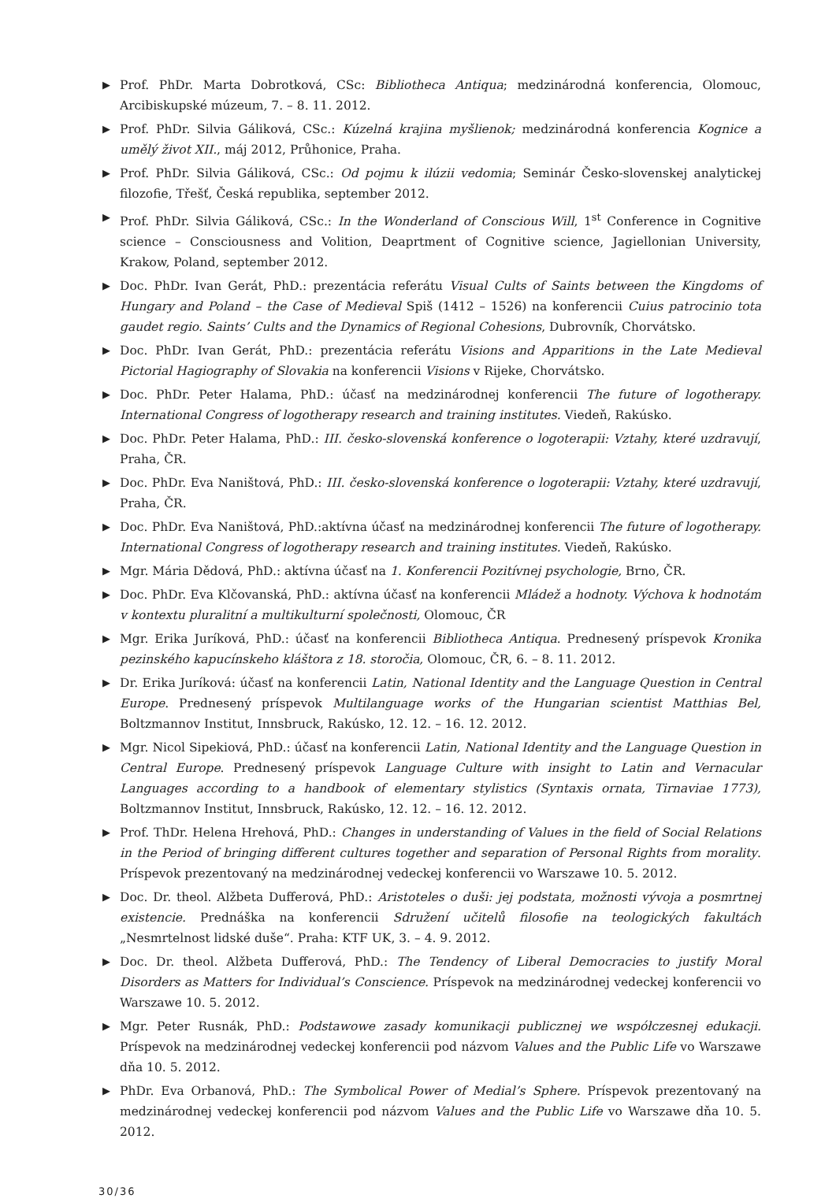▶ Prof. PhDr. Marta Dobrotková, CSc: Bibliotheca Antiqua; medzinárodná konferencia, Olomouc, Arcibiskupské múzeum, 7. – 8. 11. 2012.
▶ Prof. PhDr. Silvia Gáliková, CSc.: Kúzelná krajina myšlienok; medzinárodná konferencia Kognice a umělý život XII., máj 2012, Průhonice, Praha.
▶ Prof. PhDr. Silvia Gáliková, CSc.: Od pojmu k ilúzii vedomia; Seminár Česko-slovenskej analytickej filozofie, Třešť, Česká republika, september 2012.
▶ Prof. PhDr. Silvia Gáliková, CSc.: In the Wonderland of Conscious Will, 1<sup>st</sup> Conference in Cognitive science – Consciousness and Volition, Deaprtment of Cognitive science, Jagiellonian University, Krakow, Poland, september 2012.
▶ Doc. PhDr. Ivan Gerát, PhD.: prezentácia referátu Visual Cults of Saints between the Kingdoms of Hungary and Poland – the Case of Medieval Spiš (1412 – 1526) na konferencii Cuius patrocinio tota gaudet regio. Saints’ Cults and the Dynamics of Regional Cohesions, Dubrovník, Chorvátsko.
▶ Doc. PhDr. Ivan Gerát, PhD.: prezentácia referátu Visions and Apparitions in the Late Medieval Pictorial Hagiography of Slovakia na konferencii Visions v Rijeke, Chorvátsko.
▶ Doc. PhDr. Peter Halama, PhD.: účasť na medzinárodnej konferencii The future of logotherapy. International Congress of logotherapy research and training institutes. Viedeň, Rakúsko.
▶ Doc. PhDr. Peter Halama, PhD.: III. česko-slovenská konference o logoterapii: Vztahy, které uzdravují, Praha, ČR.
▶ Doc. PhDr. Eva Naništová, PhD.: III. česko-slovenská konference o logoterapii: Vztahy, které uzdravují, Praha, ČR.
▶ Doc. PhDr. Eva Naništová, PhD.:aktívna účasť na medzinárodnej konferencii The future of logotherapy. International Congress of logotherapy research and training institutes. Viedeň, Rakúsko.
▶ Mgr. Mária Dědová, PhD.: aktívna účasť na 1. Konferencii Pozitívnej psychologie, Brno, ČR.
▶ Doc. PhDr. Eva Klčovanská, PhD.: aktívna účasť na konferencii Mládež a hodnoty. Výchova k hodnotám v kontextu pluralitní a multikulturní společnosti, Olomouc, ČR
▶ Mgr. Erika Juríková, PhD.: účasť na konferencii Bibliotheca Antiqua. Prednesený príspevok Kronika pezinského kapucínskeho kláštora z 18. storočia, Olomouc, ČR, 6. – 8. 11. 2012.
▶ Dr. Erika Juríková: účasť na konferencii Latin, National Identity and the Language Question in Central Europe. Prednesený príspevok Multilanguage works of the Hungarian scientist Matthias Bel, Boltzmannov Institut, Innsbruck, Rakúsko, 12. 12. – 16. 12. 2012.
▶ Mgr. Nicol Sipekiová, PhD.: účasť na konferencii Latin, National Identity and the Language Question in Central Europe. Prednesený príspevok Language Culture with insight to Latin and Vernacular Languages according to a handbook of elementary stylistics (Syntaxis ornata, Tirnaviae 1773), Boltzmannov Institut, Innsbruck, Rakúsko, 12. 12. – 16. 12. 2012.
▶ Prof. ThDr. Helena Hrehová, PhD.: Changes in understanding of Values in the field of Social Relations in the Period of bringing different cultures together and separation of Personal Rights from morality. Príspevok prezentovaný na medzinárodnej vedeckej konferencii vo Warszawe 10. 5. 2012.
▶ Doc. Dr. theol. Alžbeta Dufferová, PhD.: Aristoteles o duši: jej podstata, možnosti vývoja a posmrtnej existencie. Prednáška na konferencii Sdružení učitelů filosofie na teologických fakultách „Nesmrtelnost lidské duše“. Praha: KTF UK, 3. – 4. 9. 2012.
▶ Doc. Dr. theol. Alžbeta Dufferová, PhD.: The Tendency of Liberal Democracies to justify Moral Disorders as Matters for Individual’s Conscience. Príspevok na medzinárodnej vedeckej konferencii vo Warszawe 10. 5. 2012.
▶ Mgr. Peter Rusnák, PhD.: Podstawowe zasady komunikacji publicznej we współczesnej edukacji. Príspevok na medzinárodnej vedeckej konferencii pod názvom Values and the Public Life vo Warszawe dňa 10. 5. 2012.
▶ PhDr. Eva Orbanová, PhD.: The Symbolical Power of Medial’s Sphere. Príspevok prezentovaný na medzinárodnej vedeckej konferencii pod názvom Values and the Public Life vo Warszawe dňa 10. 5. 2012.
30/36